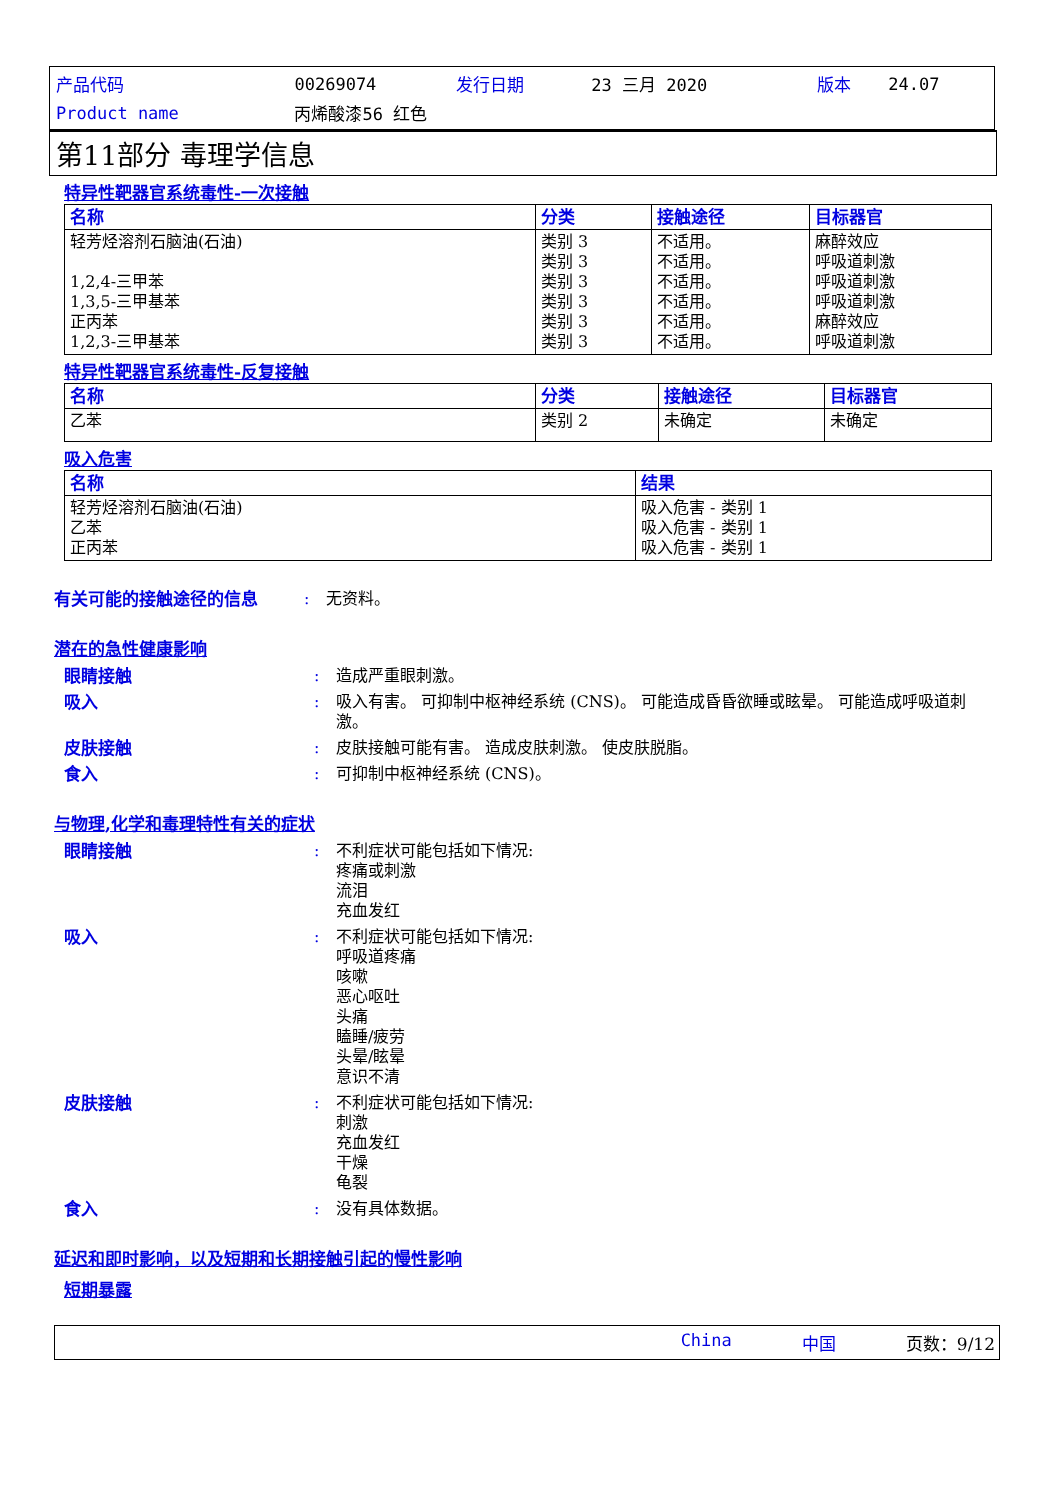| 产品代码 | 00269074 | 发行日期 | 23 三月 2020 | 版本 | 24.07 |
| Product name | 丙烯酸漆56 红色 | | | | |
第11部分 毒理学信息
特异性靶器官系统毒性-一次接触
| 名称 | 分类 | 接触途径 | 目标器官 |
| --- | --- | --- | --- |
| 轻芳烃溶剂石脑油(石油) 1,2,4-三甲苯 1,3,5-三甲基苯 正丙苯 1,2,3-三甲基苯 | 类别 3 类别 3 类别 3 类别 3 类别 3 类别 3 | 不适用。 不适用。 不适用。 不适用。 不适用。 不适用。 | 麻醉效应 呼吸道刺激 呼吸道刺激 呼吸道刺激 麻醉效应 呼吸道刺激 |
特异性靶器官系统毒性-反复接触
| 名称 | 分类 | 接触途径 | 目标器官 |
| --- | --- | --- | --- |
| 乙苯 | 类别 2 | 未确定 | 未确定 |
吸入危害
| 名称 | 结果 |
| --- | --- |
| 轻芳烃溶剂石脑油(石油) 乙苯 正丙苯 | 吸入危害 - 类别 1 吸入危害 - 类别 1 吸入危害 - 类别 1 |
有关可能的接触途径的信息 : 无资料。
潜在的急性健康影响
眼睛接触 : 造成严重眼刺激。
吸入 : 吸入有害。 可抑制中枢神经系统 (CNS)。 可能造成昏昏欲睡或眩晕。 可能造成呼吸道刺激。
皮肤接触 : 皮肤接触可能有害。 造成皮肤刺激。 使皮肤脱脂。
食入 : 可抑制中枢神经系统 (CNS)。
与物理,化学和毒理特性有关的症状
眼睛接触 : 不利症状可能包括如下情况:
疼痛或刺激
流泪
充血发红
吸入 : 不利症状可能包括如下情况:
呼吸道疼痛
咳嗽
恶心呕吐
头痛
瞌睡/疲劳
头晕/眩晕
意识不清
皮肤接触 : 不利症状可能包括如下情况:
刺激
充血发红
干燥
龟裂
食入 : 没有具体数据。
延迟和即时影响，以及短期和长期接触引起的慢性影响
短期暴露
China 中国 页数：9/12